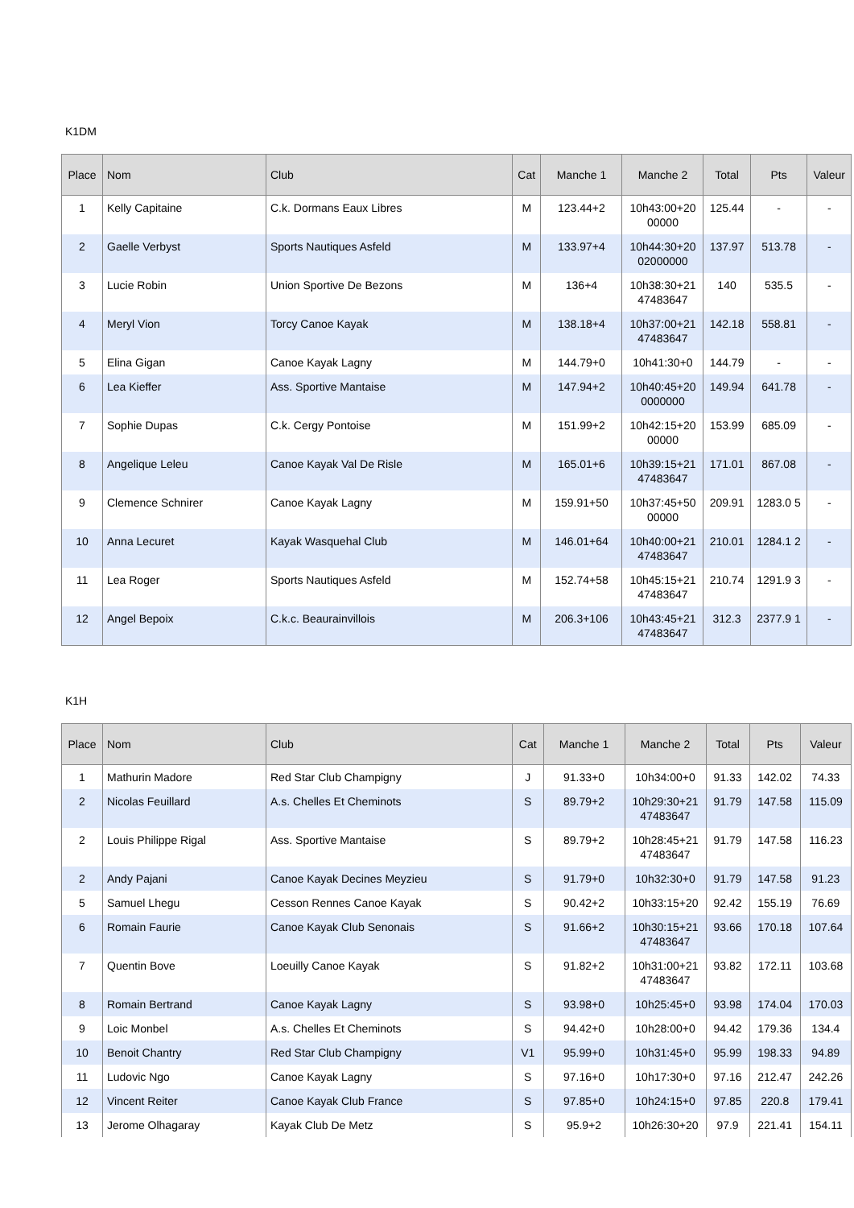K1DM
| Place | Nom | Club | Cat | Manche 1 | Manche 2 | Total | Pts | Valeur |
| --- | --- | --- | --- | --- | --- | --- | --- | --- |
| 1 | Kelly Capitaine | C.k. Dormans Eaux Libres | M | 123.44+2 | 10h43:00+20 00000 | 125.44 | - | - |
| 2 | Gaelle Verbyst | Sports Nautiques Asfeld | M | 133.97+4 | 10h44:30+20 02000000 | 137.97 | 513.78 | - |
| 3 | Lucie Robin | Union Sportive De Bezons | M | 136+4 | 10h38:30+21 47483647 | 140 | 535.5 | - |
| 4 | Meryl Vion | Torcy Canoe Kayak | M | 138.18+4 | 10h37:00+21 47483647 | 142.18 | 558.81 | - |
| 5 | Elina Gigan | Canoe Kayak Lagny | M | 144.79+0 | 10h41:30+0 | 144.79 | - | - |
| 6 | Lea Kieffer | Ass. Sportive Mantaise | M | 147.94+2 | 10h40:45+20 0000000 | 149.94 | 641.78 | - |
| 7 | Sophie Dupas | C.k. Cergy Pontoise | M | 151.99+2 | 10h42:15+20 00000 | 153.99 | 685.09 | - |
| 8 | Angelique Leleu | Canoe Kayak Val De Risle | M | 165.01+6 | 10h39:15+21 47483647 | 171.01 | 867.08 | - |
| 9 | Clemence Schnirer | Canoe Kayak Lagny | M | 159.91+50 | 10h37:45+50 00000 | 209.91 | 1283.0 5 | - |
| 10 | Anna Lecuret | Kayak Wasquehal Club | M | 146.01+64 | 10h40:00+21 47483647 | 210.01 | 1284.1 2 | - |
| 11 | Lea Roger | Sports Nautiques Asfeld | M | 152.74+58 | 10h45:15+21 47483647 | 210.74 | 1291.9 3 | - |
| 12 | Angel Bepoix | C.k.c. Beaurainvillois | M | 206.3+106 | 10h43:45+21 47483647 | 312.3 | 2377.9 1 | - |
K1H
| Place | Nom | Club | Cat | Manche 1 | Manche 2 | Total | Pts | Valeur |
| --- | --- | --- | --- | --- | --- | --- | --- | --- |
| 1 | Mathurin Madore | Red Star Club Champigny | J | 91.33+0 | 10h34:00+0 | 91.33 | 142.02 | 74.33 |
| 2 | Nicolas Feuillard | A.s. Chelles Et Cheminots | S | 89.79+2 | 10h29:30+21 47483647 | 91.79 | 147.58 | 115.09 |
| 2 | Louis Philippe Rigal | Ass. Sportive Mantaise | S | 89.79+2 | 10h28:45+21 47483647 | 91.79 | 147.58 | 116.23 |
| 2 | Andy Pajani | Canoe Kayak Decines Meyzieu | S | 91.79+0 | 10h32:30+0 | 91.79 | 147.58 | 91.23 |
| 5 | Samuel Lhegu | Cesson Rennes Canoe Kayak | S | 90.42+2 | 10h33:15+20 | 92.42 | 155.19 | 76.69 |
| 6 | Romain Faurie | Canoe Kayak Club Senonais | S | 91.66+2 | 10h30:15+21 47483647 | 93.66 | 170.18 | 107.64 |
| 7 | Quentin Bove | Loeuilly Canoe Kayak | S | 91.82+2 | 10h31:00+21 47483647 | 93.82 | 172.11 | 103.68 |
| 8 | Romain Bertrand | Canoe Kayak Lagny | S | 93.98+0 | 10h25:45+0 | 93.98 | 174.04 | 170.03 |
| 9 | Loic Monbel | A.s. Chelles Et Cheminots | S | 94.42+0 | 10h28:00+0 | 94.42 | 179.36 | 134.4 |
| 10 | Benoit Chantry | Red Star Club Champigny | V1 | 95.99+0 | 10h31:45+0 | 95.99 | 198.33 | 94.89 |
| 11 | Ludovic Ngo | Canoe Kayak Lagny | S | 97.16+0 | 10h17:30+0 | 97.16 | 212.47 | 242.26 |
| 12 | Vincent Reiter | Canoe Kayak Club France | S | 97.85+0 | 10h24:15+0 | 97.85 | 220.8 | 179.41 |
| 13 | Jerome Olhagaray | Kayak Club De Metz | S | 95.9+2 | 10h26:30+20 | 97.9 | 221.41 | 154.11 |